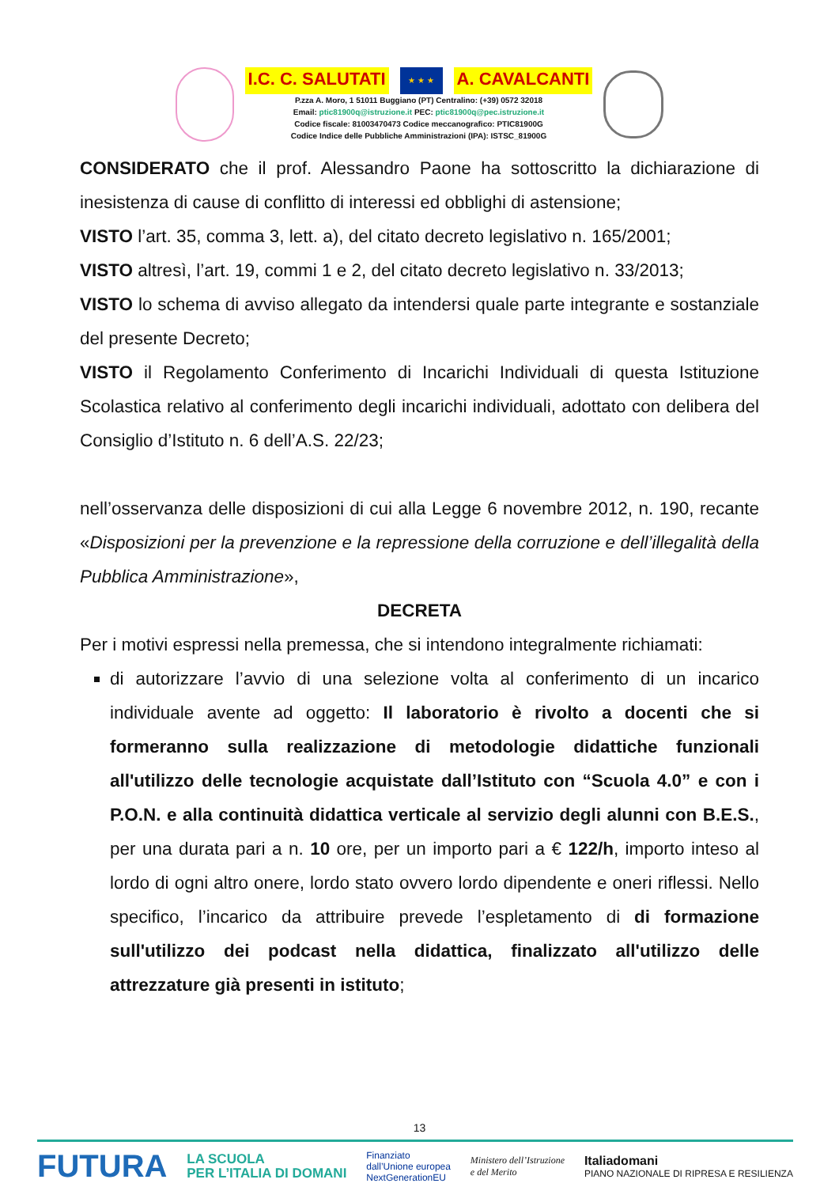I.C. C. SALUTATI ★ ★ ★ A. CAVALCANTI
P.zza A. Moro, 1 51011 Buggiano (PT) Centralino: (+39) 0572 32018
Email: ptic81900q@istruzione.it PEC: ptic81900q@pec.istruzione.it
Codice fiscale: 81003470473 Codice meccanografico: PTIC81900G
Codice Indice delle Pubbliche Amministrazioni (IPA): ISTSC_81900G
CONSIDERATO che il prof. Alessandro Paone ha sottoscritto la dichiarazione di inesistenza di cause di conflitto di interessi ed obblighi di astensione;
VISTO l’art. 35, comma 3, lett. a), del citato decreto legislativo n. 165/2001;
VISTO altresì, l’art. 19, commi 1 e 2, del citato decreto legislativo n. 33/2013;
VISTO lo schema di avviso allegato da intendersi quale parte integrante e sostanziale del presente Decreto;
VISTO il Regolamento Conferimento di Incarichi Individuali di questa Istituzione Scolastica relativo al conferimento degli incarichi individuali, adottato con delibera del Consiglio d’Istituto n. 6 dell’A.S. 22/23;
nell’osservanza delle disposizioni di cui alla Legge 6 novembre 2012, n. 190, recante «Disposizioni per la prevenzione e la repressione della corruzione e dell’illegalità della Pubblica Amministrazione»,
DECRETA
Per i motivi espressi nella premessa, che si intendono integralmente richiamati:
di autorizzare l’avvio di una selezione volta al conferimento di un incarico individuale avente ad oggetto: Il laboratorio è rivolto a docenti che si formeranno sulla realizzazione di metodologie didattiche funzionali all'utilizzo delle tecnologie acquistate dall’Istituto con “Scuola 4.0” e con i P.O.N. e alla continuità didattica verticale al servizio degli alunni con B.E.S., per una durata pari a n. 10 ore, per un importo pari a € 122/h, importo inteso al lordo di ogni altro onere, lordo stato ovvero lordo dipendente e oneri riflessi. Nello specifico, l’incarico da attribuire prevede l’espletamento di di formazione sull'utilizzo dei podcast nella didattica, finalizzato all'utilizzo delle attrezzature già presenti in istituto;
13
FUTURA LA SCUOLA
PER L’ITALIA DI DOMANI Finanziato
dall’Unione europea
NextGenerationEU Ministero dell’Istruzione
e del Merito Italiadomani
PIANO NAZIONALE DI RIPRESA E RESILIENZA